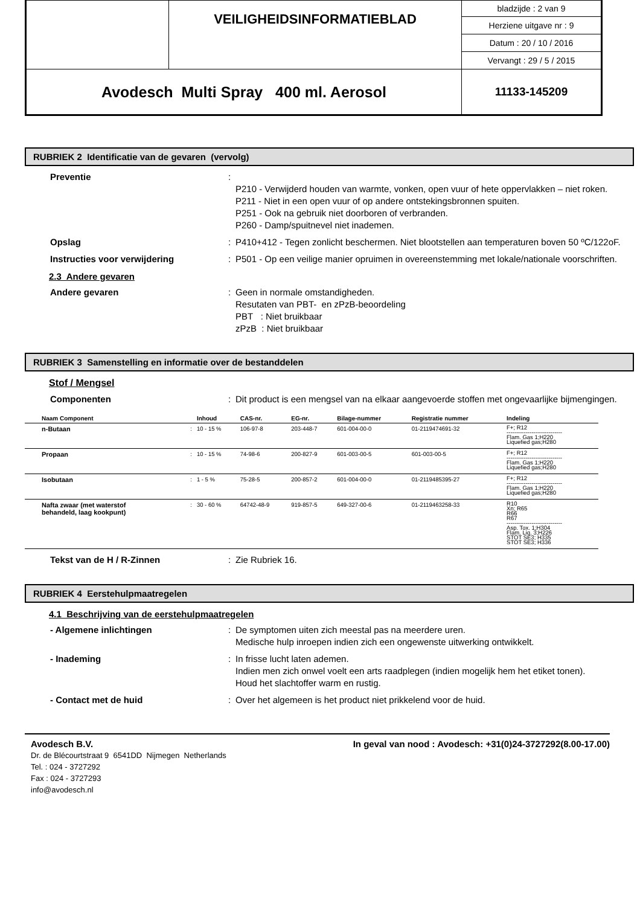| | VEILIGHEIDSINFORMATIEBLAD | bladzijde : 2 van 9 |
| | | Herziene uitgave nr : 9 |
| | | Datum : 20 / 10 / 2016 |
| | | Vervangt : 29 / 5 / 2015 |
| Avodesch Multi Spray 400 ml. Aerosol | | 11133-145209 |
RUBRIEK 2 Identificatie van de gevaren (vervolg)
Preventie :
P210 - Verwijderd houden van warmte, vonken, open vuur of hete oppervlakken – niet roken.
P211 - Niet in een open vuur of op andere ontstekingsbronnen spuiten.
P251 - Ook na gebruik niet doorboren of verbranden.
P260 - Damp/spuitnevel niet inademen.
Opslag : P410+412 - Tegen zonlicht beschermen. Niet blootstellen aan temperaturen boven 50 ºC/122oF.
Instructies voor verwijdering : P501 - Op een veilige manier opruimen in overeenstemming met lokale/nationale voorschriften.
2.3 Andere gevaren
Andere gevaren : Geen in normale omstandigheden.
Resutaten van PBT- en zPzB-beoordeling
PBT : Niet bruikbaar
zPzB : Niet bruikbaar
RUBRIEK 3 Samenstelling en informatie over de bestanddelen
Stof / Mengsel
Componenten : Dit product is een mengsel van na elkaar aangevoerde stoffen met ongevaarlijke bijmengingen.
| Naam Component | | Inhoud | CAS-nr. | EG-nr. | Bilage-nummer | Registratie nummer | Indeling |
| --- | --- | --- | --- | --- | --- | --- | --- |
| n-Butaan | : | 10 - 15 % | 106-97-8 | 203-448-7 | 601-004-00-0 | 01-2119474691-32 | F+; R12 ----------------------------- Flam. Gas 1;H220 Liquefied gas;H280 |
| Propaan | : | 10 - 15 % | 74-98-6 | 200-827-9 | 601-003-00-5 | 601-003-00-5 | F+; R12 ----------------------------- Flam. Gas 1;H220 Liquefied gas;H280 |
| Isobutaan | : | 1 - 5 % | 75-28-5 | 200-857-2 | 601-004-00-0 | 01-2119485395-27 | F+; R12 ----------------------------- Flam. Gas 1;H220 Liquefied gas;H280 |
| Nafta zwaar (met waterstof behandeld, laag kookpunt) | : | 30 - 60 % | 64742-48-9 | 919-857-5 | 649-327-00-6 | 01-2119463258-33 | R10 Xn; R65 R66 R67 ----------------------------- Asp. Tox. 1;H304 Flam. Liq. 3;H226 STOT SE3; H335 STOT SE3; H336 |
Tekst van de H / R-Zinnen : Zie Rubriek 16.
RUBRIEK 4 Eerstehulpmaatregelen
4.1 Beschrijving van de eerstehulpmaatregelen
- Algemene inlichtingen : De symptomen uiten zich meestal pas na meerdere uren.
Medische hulp inroepen indien zich een ongewenste uitwerking ontwikkelt.
- Inademing : In frisse lucht laten ademen.
Indien men zich onwel voelt een arts raadplegen (indien mogelijk hem het etiket tonen).
Houd het slachtoffer warm en rustig.
- Contact met de huid : Over het algemeen is het product niet prikkelend voor de huid.
Avodesch B.V. In geval van nood : Avodesch: +31(0)24-3727292(8.00-17.00)
Dr. de Blécourtstraat 9 6541DD Nijmegen Netherlands
Tel. : 024 - 3727292
Fax : 024 - 3727293
info@avodesch.nl